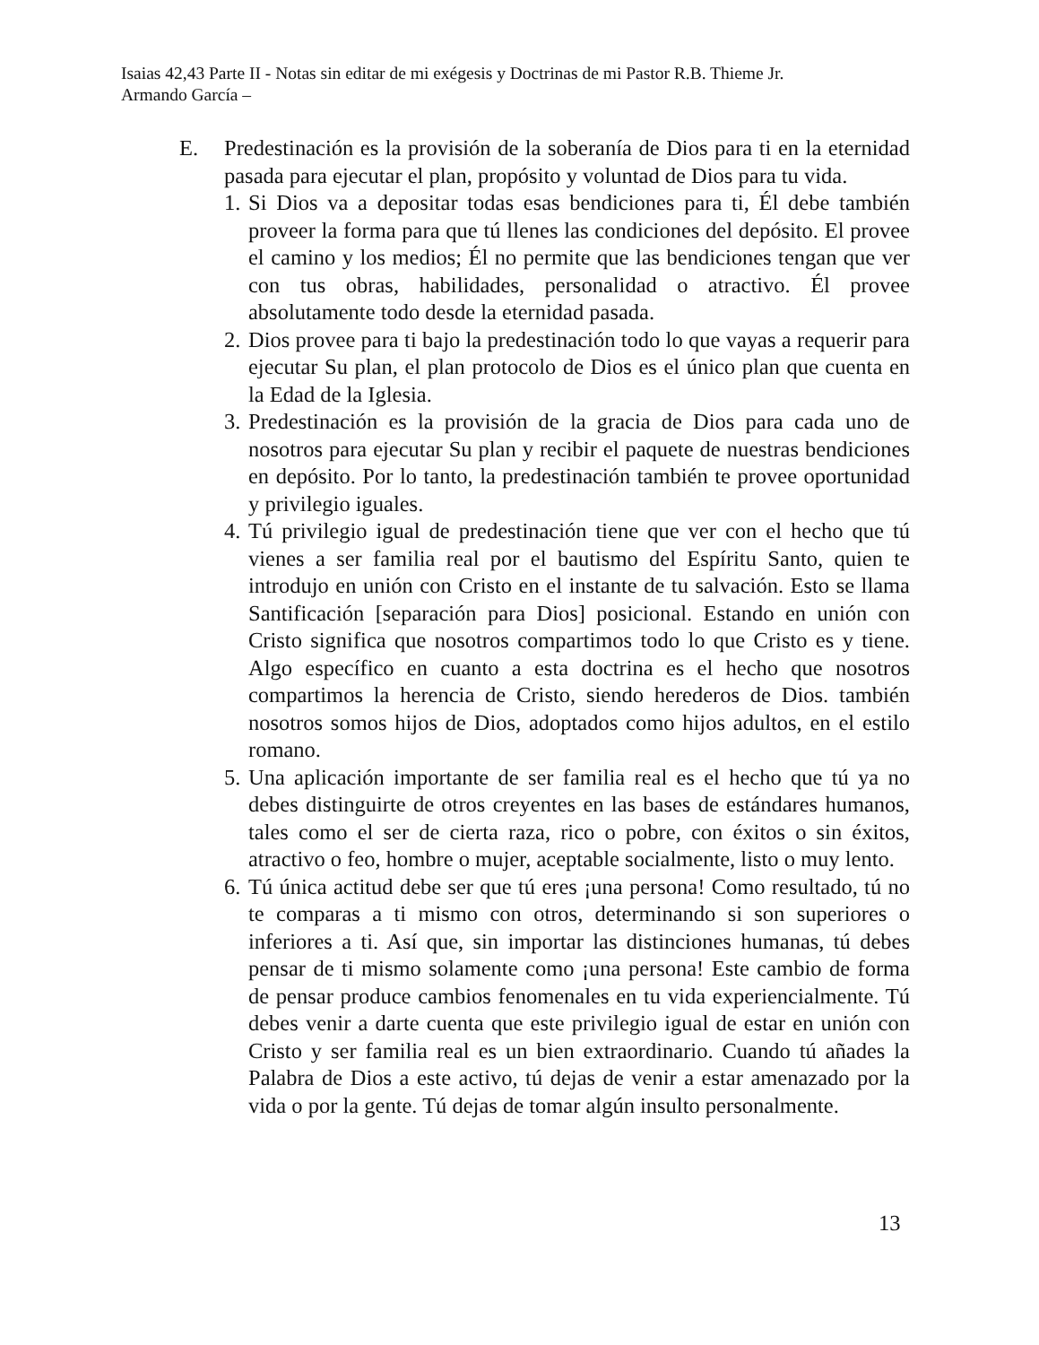Isaias 42,43 Parte II - Notas sin editar de mi exégesis y Doctrinas de mi Pastor R.B. Thieme Jr.
Armando García –
E. Predestinación es la provisión de la soberanía de Dios para ti en la eternidad pasada para ejecutar el plan, propósito y voluntad de Dios para tu vida.
1. Si Dios va a depositar todas esas bendiciones para ti, Él debe también proveer la forma para que tú llenes las condiciones del depósito. El provee el camino y los medios; Él no permite que las bendiciones tengan que ver con tus obras, habilidades, personalidad o atractivo. Él provee absolutamente todo desde la eternidad pasada.
2. Dios provee para ti bajo la predestinación todo lo que vayas a requerir para ejecutar Su plan, el plan protocolo de Dios es el único plan que cuenta en la Edad de la Iglesia.
3. Predestinación es la provisión de la gracia de Dios para cada uno de nosotros para ejecutar Su plan y recibir el paquete de nuestras bendiciones en depósito. Por lo tanto, la predestinación también te provee oportunidad y privilegio iguales.
4. Tú privilegio igual de predestinación tiene que ver con el hecho que tú vienes a ser familia real por el bautismo del Espíritu Santo, quien te introdujo en unión con Cristo en el instante de tu salvación. Esto se llama Santificación [separación para Dios] posicional. Estando en unión con Cristo significa que nosotros compartimos todo lo que Cristo es y tiene. Algo específico en cuanto a esta doctrina es el hecho que nosotros compartimos la herencia de Cristo, siendo herederos de Dios. también nosotros somos hijos de Dios, adoptados como hijos adultos, en el estilo romano.
5. Una aplicación importante de ser familia real es el hecho que tú ya no debes distinguirte de otros creyentes en las bases de estándares humanos, tales como el ser de cierta raza, rico o pobre, con éxitos o sin éxitos, atractivo o feo, hombre o mujer, aceptable socialmente, listo o muy lento.
6. Tú única actitud debe ser que tú eres ¡una persona! Como resultado, tú no te comparas a ti mismo con otros, determinando si son superiores o inferiores a ti. Así que, sin importar las distinciones humanas, tú debes pensar de ti mismo solamente como ¡una persona! Este cambio de forma de pensar produce cambios fenomenales en tu vida experiencialmente. Tú debes venir a darte cuenta que este privilegio igual de estar en unión con Cristo y ser familia real es un bien extraordinario. Cuando tú añades la Palabra de Dios a este activo, tú dejas de venir a estar amenazado por la vida o por la gente. Tú dejas de tomar algún insulto personalmente.
13